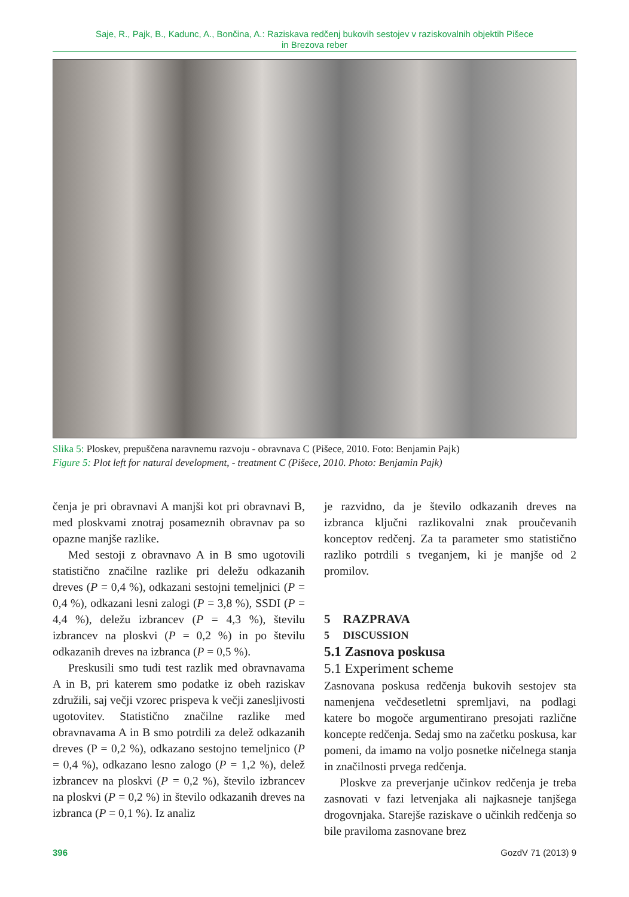Saje, R., Pajk, B., Kadunc, A., Bončina, A.: Raziskava redčenj bukovih sestojev v raziskovalnih objektih Pišece
in Brezova reber
Slika 5: Ploskev, prepuščena naravnemu razvoju - obravnava C (Pišece, 2010. Foto: Benjamin Pajk)
Figure 5: Plot left for natural development, - treatment C (Pišece, 2010. Photo: Benjamin Pajk)
čenja je pri obravnavi A manjši kot pri obravnavi B, med ploskvami znotraj posameznih obravnav pa so opazne manjše razlike.
Med sestoji z obravnavo A in B smo ugotovili statistično značilne razlike pri deležu odkazanih dreves (P = 0,4 %), odkazani sestojni temeljnici (P = 0,4 %), odkazani lesni zalogi (P = 3,8 %), SSDI (P = 4,4 %), deležu izbrancev (P = 4,3 %), številu izbrancev na ploskvi (P = 0,2 %) in po številu odkazanih dreves na izbranca (P = 0,5 %).
Preskusili smo tudi test razlik med obravnavama A in B, pri katerem smo podatke iz obeh raziskav združili, saj večji vzorec prispeva k večji zanesljivosti ugotovitev. Statistično značilne razlike med obravnavama A in B smo potrdili za delež odkazanih dreves (P = 0,2 %), odkazano sestojno temeljnico (P = 0,4 %), odkazano lesno zalogo (P = 1,2 %), delež izbrancev na ploskvi (P = 0,2 %), število izbrancev na ploskvi (P = 0,2 %) in število odkazanih dreves na izbranca (P = 0,1 %). Iz analiz
je razvidno, da je število odkazanih dreves na izbranca ključni razlikovalni znak proučevanih konceptov redčenj. Za ta parameter smo statistično razliko potrdili s tveganjem, ki je manjše od 2 promilov.
5 RAZPRAVA
5 DISCUSSION
5.1 Zasnova poskusa
5.1 Experiment scheme
Zasnovana poskusa redčenja bukovih sestojev sta namenjena večdesetletni spremljavi, na podlagi katere bo mogoče argumentirano presojati različne koncepte redčenja. Sedaj smo na začetku poskusa, kar pomeni, da imamo na voljo posnetke ničelnega stanja in značilnosti prvega redčenja.
Ploskve za preverjanje učinkov redčenja je treba zasnovati v fazi letvenjaka ali najkasneje tanjšega drogovnjaka. Starejše raziskave o učinkih redčenja so bile praviloma zasnovane brez
396 GozdV 71 (2013) 9